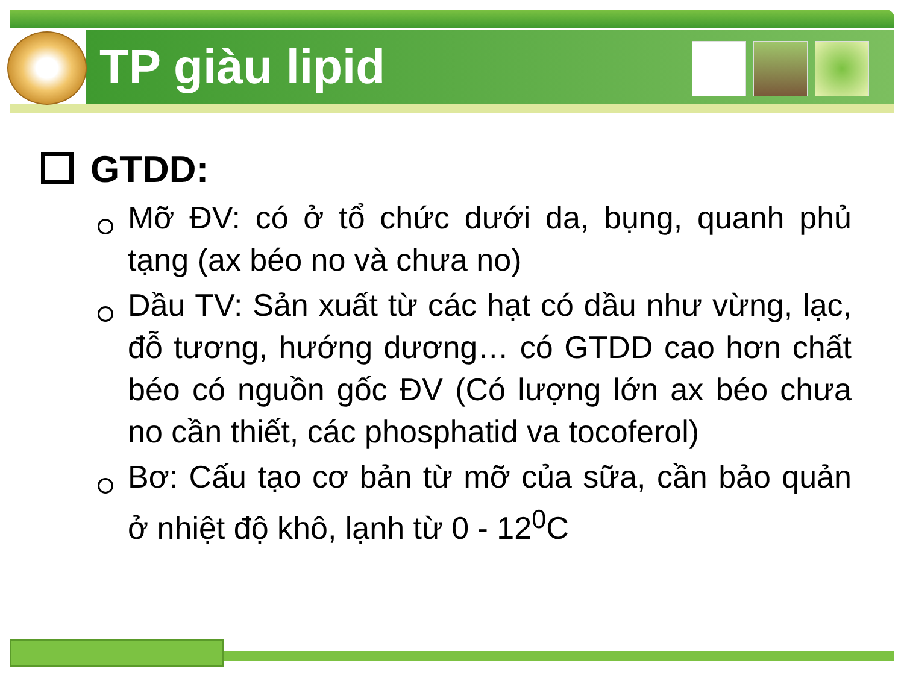TP giàu lipid
GTDD:
Mỡ ĐV: có ở tổ chức dưới da, bụng, quanh phủ tạng (ax béo no và chưa no)
Dầu TV: Sản xuất từ các hạt có dầu như vừng, lạc, đỗ tương, hướng dương… có GTDD cao hơn chất béo có nguồn gốc ĐV (Có lượng lớn ax béo chưa no cần thiết, các phosphatid va tocoferol)
Bơ: Cấu tạo cơ bản từ mỡ của sữa, cần bảo quản ở nhiệt độ khô, lạnh từ 0 - 12<sup>0</sup>C